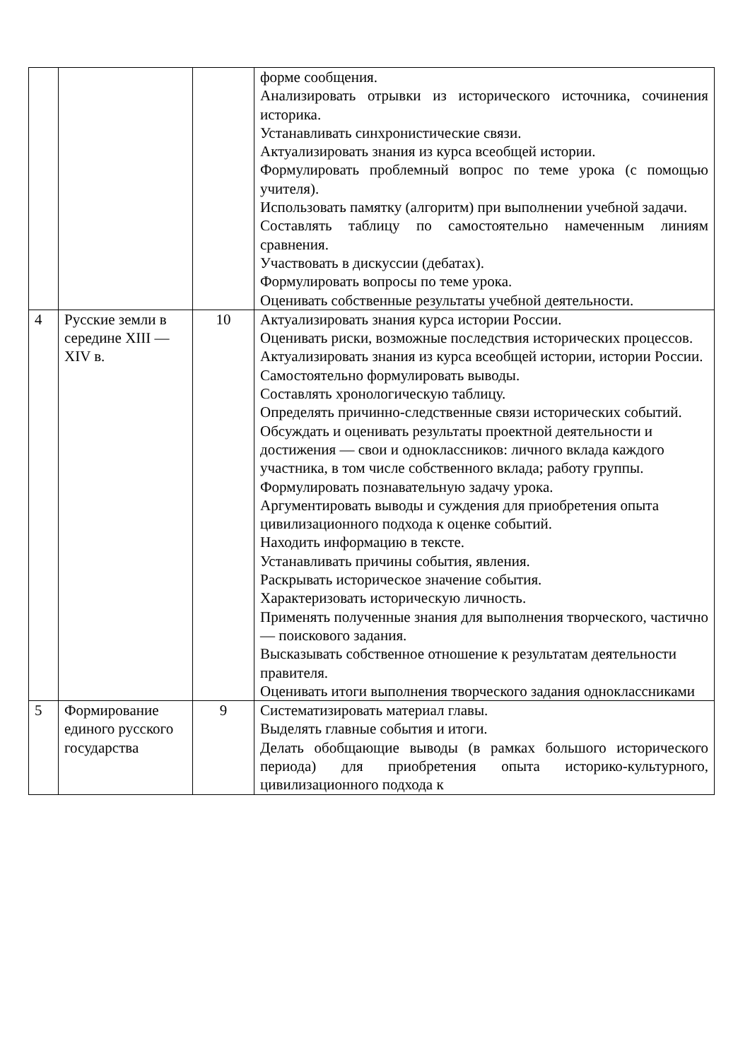| | | | форме сообщения. Анализировать отрывки из исторического источника, сочинения историка. Устанавливать синхронистические связи. Актуализировать знания из курса всеобщей истории. Формулировать проблемный вопрос по теме урока (с помощью учителя). Использовать памятку (алгоритм) при выполнении учебной задачи. Составлять таблицу по самостоятельно намеченным линиям сравнения. Участвовать в дискуссии (дебатах). Формулировать вопросы по теме урока. Оценивать собственные результаты учебной деятельности. |
| 4 | Русские земли в середине XIII — XIV в. | 10 | Актуализировать знания курса истории России. Оценивать риски, возможные последствия исторических процессов. Актуализировать знания из курса всеобщей истории, истории России. Самостоятельно формулировать выводы. Составлять хронологическую таблицу. Определять причинно-следственные связи исторических событий. Обсуждать и оценивать результаты проектной деятельности и достижения — свои и одноклассников: личного вклада каждого участника, в том числе собственного вклада; работу группы. Формулировать познавательную задачу урока. Аргументировать выводы и суждения для приобретения опыта цивилизационного подхода к оценке событий. Находить информацию в тексте. Устанавливать причины события, явления. Раскрывать историческое значение события. Характеризовать историческую личность. Применять полученные знания для выполнения творческого, частично — поискового задания. Высказывать собственное отношение к результатам деятельности правителя. Оценивать итоги выполнения творческого задания одноклассниками |
| 5 | Формирование единого русского государства | 9 | Систематизировать материал главы. Выделять главные события и итоги. Делать обобщающие выводы (в рамках большого исторического периода) для приобретения опыта историко-культурного, цивилизационного подхода к |